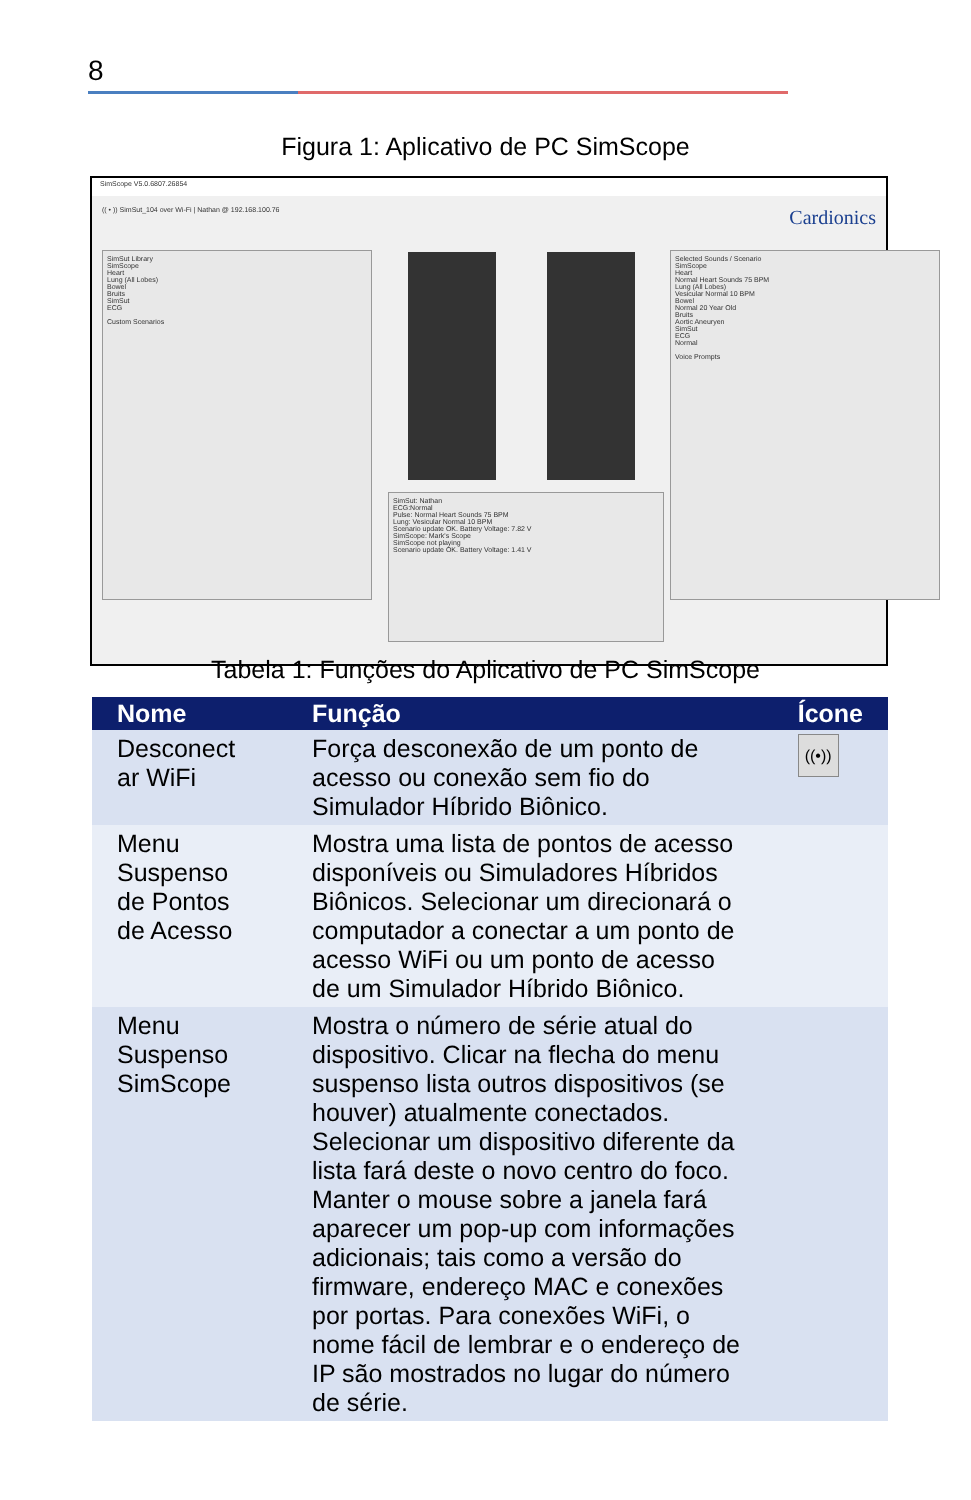8
Figura 1: Aplicativo de PC SimScope
SimScope V5.0.6807.26854
(( • )) SimSut_104 over Wi-Fi | Nathan @ 192.168.100.76 Cardionics
SimSut Library
SimScope
Heart
Lung (All Lobes)
Bowel
Bruits
SimSut
ECG
Custom Scenarios
SimSut: Nathan
ECG:Normal
Pulse: Normal Heart Sounds 75 BPM
Lung: Vesicular Normal 10 BPM
Scenario update OK. Battery Voltage: 7.82 V
SimScope: Mark's Scope
SimScope not playing
Scenario update OK. Battery Voltage: 1.41 V
Selected Sounds / Scenario
SimScope
Heart
Normal Heart Sounds 75 BPM
Lung (All Lobes)
Vesicular Normal 10 BPM
Bowel
Normal 20 Year Old
Bruits
Aortic Aneuryen
SimSut
ECG
Normal
Voice Prompts
Tabela 1: Funções do Aplicativo de PC SimScope
| Nome | Função | Ícone |
| --- | --- | --- |
| Desconect ar WiFi | Força desconexão de um ponto de acesso ou conexão sem fio do Simulador Híbrido Biônico. | ((•)) |
| Menu Suspenso de Pontos de Acesso | Mostra uma lista de pontos de acesso disponíveis ou Simuladores Híbridos Biônicos. Selecionar um direcionará o computador a conectar a um ponto de acesso WiFi ou um ponto de acesso de um Simulador Híbrido Biônico. | |
| Menu Suspenso SimScope | Mostra o número de série atual do dispositivo. Clicar na flecha do menu suspenso lista outros dispositivos (se houver) atualmente conectados. Selecionar um dispositivo diferente da lista fará deste o novo centro do foco. Manter o mouse sobre a janela fará aparecer um pop-up com informações adicionais; tais como a versão do firmware, endereço MAC e conexões por portas. Para conexões WiFi, o nome fácil de lembrar e o endereço de IP são mostrados no lugar do número de série. | |